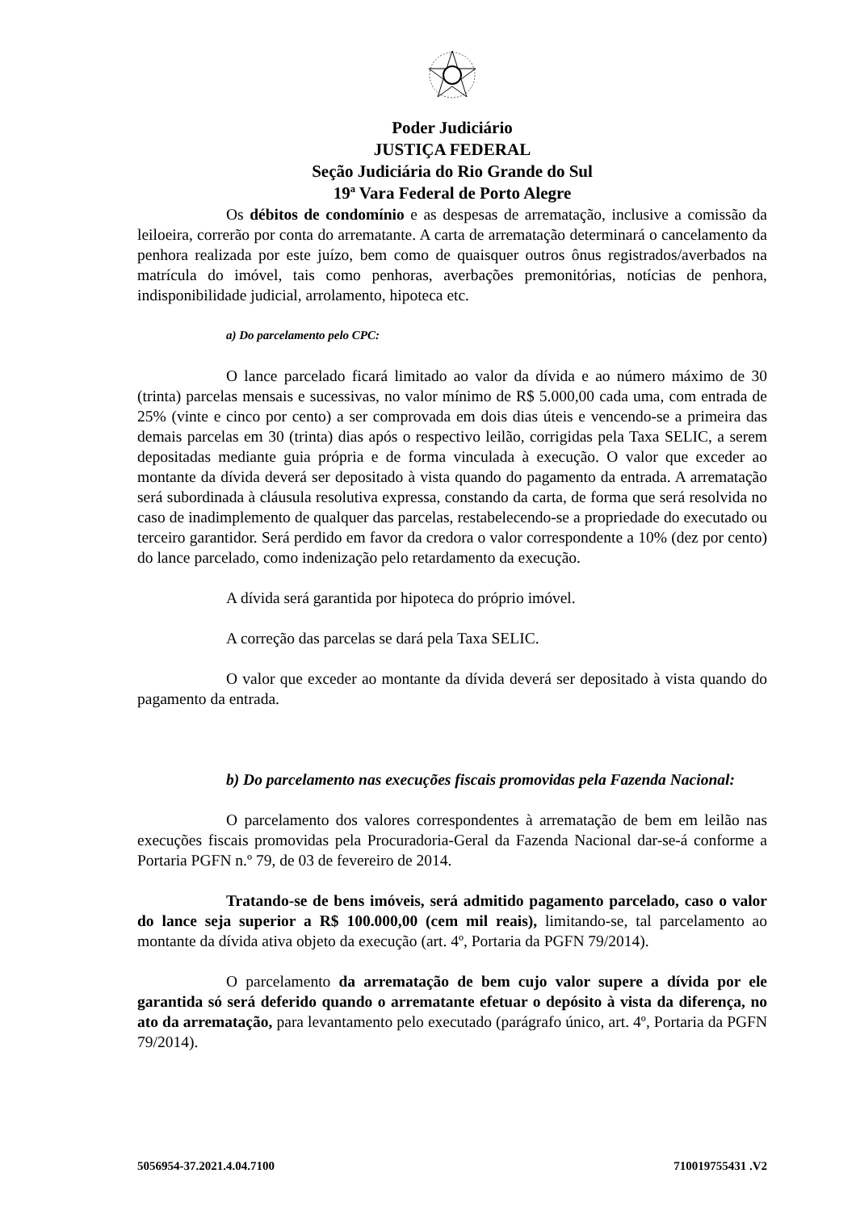Poder Judiciário
JUSTIÇA FEDERAL
Seção Judiciária do Rio Grande do Sul
19ª Vara Federal de Porto Alegre
Os débitos de condomínio e as despesas de arrematação, inclusive a comissão da leiloeira, correrão por conta do arrematante. A carta de arrematação determinará o cancelamento da penhora realizada por este juízo, bem como de quaisquer outros ônus registrados/averbados na matrícula do imóvel, tais como penhoras, averbações premonitórias, notícias de penhora, indisponibilidade judicial, arrolamento, hipoteca etc.
a) Do parcelamento pelo CPC:
O lance parcelado ficará limitado ao valor da dívida e ao número máximo de 30 (trinta) parcelas mensais e sucessivas, no valor mínimo de R$ 5.000,00 cada uma, com entrada de 25% (vinte e cinco por cento) a ser comprovada em dois dias úteis e vencendo-se a primeira das demais parcelas em 30 (trinta) dias após o respectivo leilão, corrigidas pela Taxa SELIC, a serem depositadas mediante guia própria e de forma vinculada à execução. O valor que exceder ao montante da dívida deverá ser depositado à vista quando do pagamento da entrada. A arrematação será subordinada à cláusula resolutiva expressa, constando da carta, de forma que será resolvida no caso de inadimplemento de qualquer das parcelas, restabelecendo-se a propriedade do executado ou terceiro garantidor. Será perdido em favor da credora o valor correspondente a 10% (dez por cento) do lance parcelado, como indenização pelo retardamento da execução.
A dívida será garantida por hipoteca do próprio imóvel.
A correção das parcelas se dará pela Taxa SELIC.
O valor que exceder ao montante da dívida deverá ser depositado à vista quando do pagamento da entrada.
b) Do parcelamento nas execuções fiscais promovidas pela Fazenda Nacional:
O parcelamento dos valores correspondentes à arrematação de bem em leilão nas execuções fiscais promovidas pela Procuradoria-Geral da Fazenda Nacional dar-se-á conforme a Portaria PGFN n.º 79, de 03 de fevereiro de 2014.
Tratando-se de bens imóveis, será admitido pagamento parcelado, caso o valor do lance seja superior a R$ 100.000,00 (cem mil reais), limitando-se, tal parcelamento ao montante da dívida ativa objeto da execução (art. 4º, Portaria da PGFN 79/2014).
O parcelamento da arrematação de bem cujo valor supere a dívida por ele garantida só será deferido quando o arrematante efetuar o depósito à vista da diferença, no ato da arrematação, para levantamento pelo executado (parágrafo único, art. 4º, Portaria da PGFN 79/2014).
5056954-37.2021.4.04.7100 710019755431 .V2